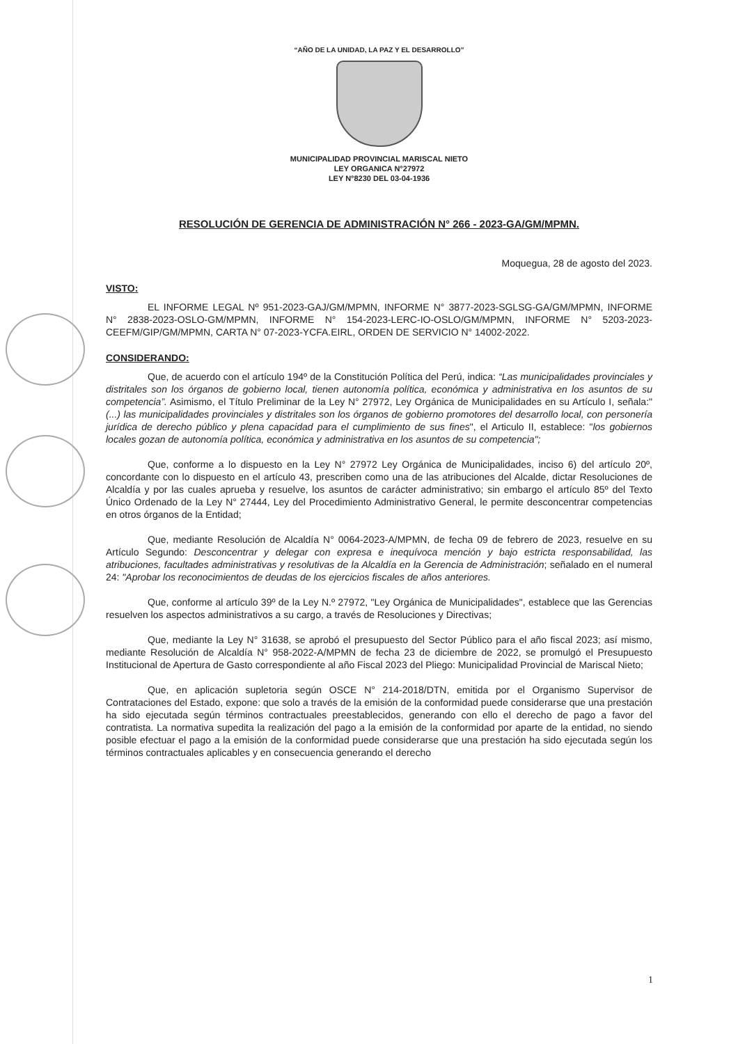“AÑO DE LA UNIDAD, LA PAZ Y EL DESARROLLO”
MUNICIPALIDAD PROVINCIAL MARISCAL NIETO
LEY ORGANICA N°27972
LEY N°8230 DEL 03-04-1936
RESOLUCIÓN DE GERENCIA DE ADMINISTRACIÓN N° 266 - 2023-GA/GM/MPMN.
Moquegua, 28 de agosto del 2023.
VISTO:
EL INFORME LEGAL Nº 951-2023-GAJ/GM/MPMN, INFORME N° 3877-2023-SGLSG-GA/GM/MPMN, INFORME N° 2838-2023-OSLO-GM/MPMN, INFORME N° 154-2023-LERC-IO-OSLO/GM/MPMN, INFORME N° 5203-2023-CEEFM/GIP/GM/MPMN, CARTA N° 07-2023-YCFA.EIRL, ORDEN DE SERVICIO N° 14002-2022.
CONSIDERANDO:
Que, de acuerdo con el artículo 194º de la Constitución Política del Perú, indica: “Las municipalidades provinciales y distritales son los órganos de gobierno local, tienen autonomía política, económica y administrativa en los asuntos de su competencia”. Asimismo, el Título Preliminar de la Ley N° 27972, Ley Orgánica de Municipalidades en su Artículo I, señala:" (...) las municipalidades provinciales y distritales son los órganos de gobierno promotores del desarrollo local, con personería jurídica de derecho público y plena capacidad para el cumplimiento de sus fines", el Articulo II, establece: "los gobiernos locales gozan de autonomía política, económica y administrativa en los asuntos de su competencia";
Que, conforme a lo dispuesto en la Ley N° 27972 Ley Orgánica de Municipalidades, inciso 6) del artículo 20º, concordante con lo dispuesto en el artículo 43, prescriben como una de las atribuciones del Alcalde, dictar Resoluciones de Alcaldía y por las cuales aprueba y resuelve, los asuntos de carácter administrativo; sin embargo el artículo 85º del Texto Único Ordenado de la Ley N° 27444, Ley del Procedimiento Administrativo General, le permite desconcentrar competencias en otros órganos de la Entidad;
Que, mediante Resolución de Alcaldía N° 0064-2023-A/MPMN, de fecha 09 de febrero de 2023, resuelve en su Artículo Segundo: Desconcentrar y delegar con expresa e inequívoca mención y bajo estricta responsabilidad, las atribuciones, facultades administrativas y resolutivas de la Alcaldía en la Gerencia de Administración; señalado en el numeral 24: "Aprobar los reconocimientos de deudas de los ejercicios fiscales de años anteriores.
Que, conforme al artículo 39º de la Ley N.º 27972, "Ley Orgánica de Municipalidades", establece que las Gerencias resuelven los aspectos administrativos a su cargo, a través de Resoluciones y Directivas;
Que, mediante la Ley N° 31638, se aprobó el presupuesto del Sector Público para el año fiscal 2023; así mismo, mediante Resolución de Alcaldía N° 958-2022-A/MPMN de fecha 23 de diciembre de 2022, se promulgó el Presupuesto Institucional de Apertura de Gasto correspondiente al año Fiscal 2023 del Pliego: Municipalidad Provincial de Mariscal Nieto;
Que, en aplicación supletoria según OSCE N° 214-2018/DTN, emitida por el Organismo Supervisor de Contrataciones del Estado, expone: que solo a través de la emisión de la conformidad puede considerarse que una prestación ha sido ejecutada según términos contractuales preestablecidos, generando con ello el derecho de pago a favor del contratista. La normativa supedita la realización del pago a la emisión de la conformidad por aparte de la entidad, no siendo posible efectuar el pago a la emisión de la conformidad puede considerarse que una prestación ha sido ejecutada según los términos contractuales aplicables y en consecuencia generando el derecho
1